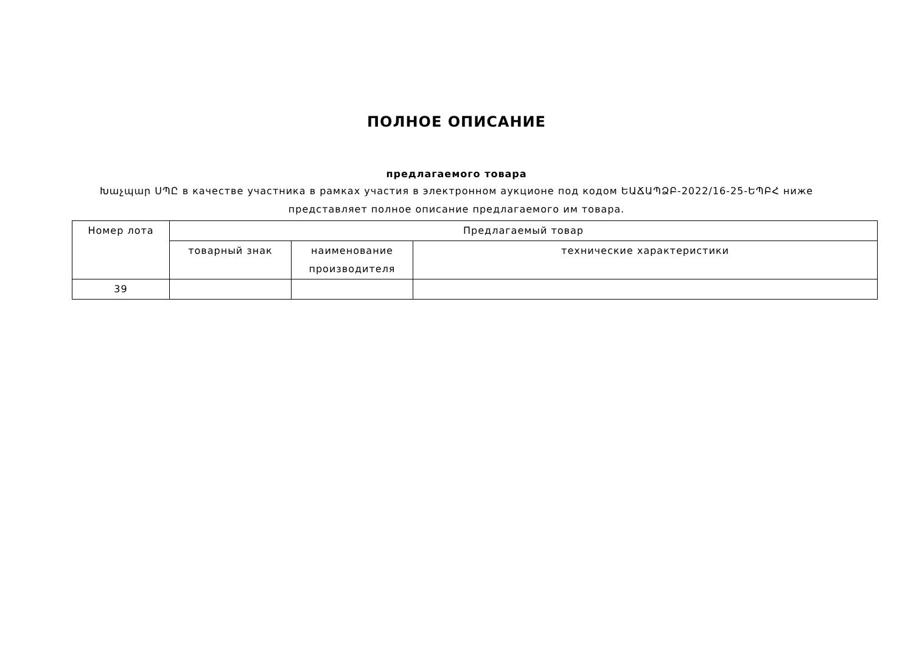ПОЛНОЕ ОПИСАНИЕ
предлагаемого товара
Խաչպար ՍՊԸ в качестве участника в рамках участия в электронном аукционе под кодом ԵԱՃԱՊՁԲ-2022/16-25-ԵՊԲՀ ниже представляет полное описание предлагаемого им товара.
| Номер лота | Предлагаемый товар | | |
| --- | --- | --- | --- |
| | товарный знак | наименование производителя | технические характеристики |
| 39 | | | |